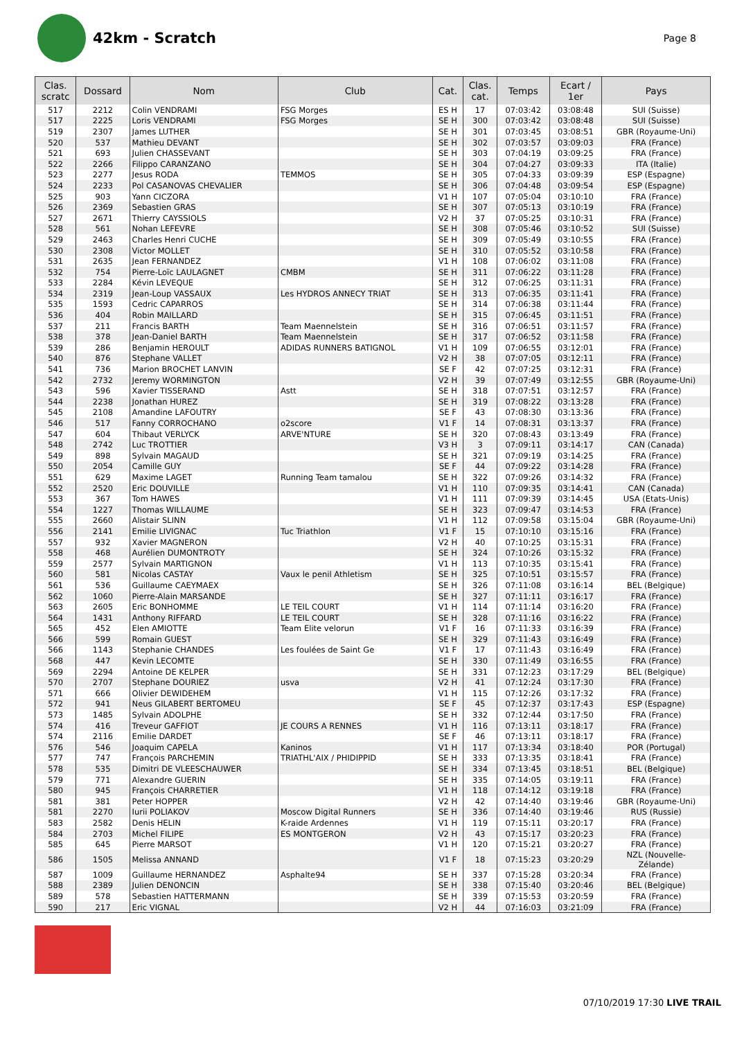42km - Scratch
Page 8
| Clas. scratc | Dossard | Nom | Club | Cat. | Clas. cat. | Temps | Ecart / 1er | Pays |
| --- | --- | --- | --- | --- | --- | --- | --- | --- |
| 517 | 2212 | Colin VENDRAMI | FSG Morges | ES H | 17 | 07:03:42 | 03:08:48 | SUI (Suisse) |
| 517 | 2225 | Loris VENDRAMI | FSG Morges | SE H | 300 | 07:03:42 | 03:08:48 | SUI (Suisse) |
| 519 | 2307 | James LUTHER | | SE H | 301 | 07:03:45 | 03:08:51 | GBR (Royaume-Uni) |
| 520 | 537 | Mathieu DEVANT | | SE H | 302 | 07:03:57 | 03:09:03 | FRA (France) |
| 521 | 693 | Julien CHASSEVANT | | SE H | 303 | 07:04:19 | 03:09:25 | FRA (France) |
| 522 | 2266 | Filippo CARANZANO | | SE H | 304 | 07:04:27 | 03:09:33 | ITA (Italie) |
| 523 | 2277 | Jesus RODA | TEMMOS | SE H | 305 | 07:04:33 | 03:09:39 | ESP (Espagne) |
| 524 | 2233 | Pol CASANOVAS CHEVALIER | | SE H | 306 | 07:04:48 | 03:09:54 | ESP (Espagne) |
| 525 | 903 | Yann CICZORA | | V1 H | 107 | 07:05:04 | 03:10:10 | FRA (France) |
| 526 | 2369 | Sebastien GRAS | | SE H | 307 | 07:05:13 | 03:10:19 | FRA (France) |
| 527 | 2671 | Thierry CAYSSIOLS | | V2 H | 37 | 07:05:25 | 03:10:31 | FRA (France) |
| 528 | 561 | Nohan LEFEVRE | | SE H | 308 | 07:05:46 | 03:10:52 | SUI (Suisse) |
| 529 | 2463 | Charles Henri CUCHE | | SE H | 309 | 07:05:49 | 03:10:55 | FRA (France) |
| 530 | 2308 | Victor MOLLET | | SE H | 310 | 07:05:52 | 03:10:58 | FRA (France) |
| 531 | 2635 | Jean FERNANDEZ | | V1 H | 108 | 07:06:02 | 03:11:08 | FRA (France) |
| 532 | 754 | Pierre-Loïc LAULAGNET | CMBM | SE H | 311 | 07:06:22 | 03:11:28 | FRA (France) |
| 533 | 2284 | Kévin LEVEQUE | | SE H | 312 | 07:06:25 | 03:11:31 | FRA (France) |
| 534 | 2319 | Jean-Loup VASSAUX | Les HYDROS ANNECY TRIAT | SE H | 313 | 07:06:35 | 03:11:41 | FRA (France) |
| 535 | 1593 | Cedric CAPARROS | | SE H | 314 | 07:06:38 | 03:11:44 | FRA (France) |
| 536 | 404 | Robin MAILLARD | | SE H | 315 | 07:06:45 | 03:11:51 | FRA (France) |
| 537 | 211 | Francis BARTH | Team Maennelstein | SE H | 316 | 07:06:51 | 03:11:57 | FRA (France) |
| 538 | 378 | Jean-Daniel BARTH | Team Maennelstein | SE H | 317 | 07:06:52 | 03:11:58 | FRA (France) |
| 539 | 286 | Benjamin HEROULT | ADIDAS RUNNERS BATIGNOL | V1 H | 109 | 07:06:55 | 03:12:01 | FRA (France) |
| 540 | 876 | Stephane VALLET | | V2 H | 38 | 07:07:05 | 03:12:11 | FRA (France) |
| 541 | 736 | Marion BROCHET LANVIN | | SE F | 42 | 07:07:25 | 03:12:31 | FRA (France) |
| 542 | 2732 | Jeremy WORMINGTON | | V2 H | 39 | 07:07:49 | 03:12:55 | GBR (Royaume-Uni) |
| 543 | 596 | Xavier TISSERAND | Astt | SE H | 318 | 07:07:51 | 03:12:57 | FRA (France) |
| 544 | 2238 | Jonathan HUREZ | | SE H | 319 | 07:08:22 | 03:13:28 | FRA (France) |
| 545 | 2108 | Amandine LAFOUTRY | | SE F | 43 | 07:08:30 | 03:13:36 | FRA (France) |
| 546 | 517 | Fanny CORROCHANO | o2score | V1 F | 14 | 07:08:31 | 03:13:37 | FRA (France) |
| 547 | 604 | Thibaut VERLYCK | ARVE'NTURE | SE H | 320 | 07:08:43 | 03:13:49 | FRA (France) |
| 548 | 2742 | Luc TROTTIER | | V3 H | 3 | 07:09:11 | 03:14:17 | CAN (Canada) |
| 549 | 898 | Sylvain MAGAUD | | SE H | 321 | 07:09:19 | 03:14:25 | FRA (France) |
| 550 | 2054 | Camille GUY | | SE F | 44 | 07:09:22 | 03:14:28 | FRA (France) |
| 551 | 629 | Maxime LAGET | Running Team tamalou | SE H | 322 | 07:09:26 | 03:14:32 | FRA (France) |
| 552 | 2520 | Eric DOUVILLE | | V1 H | 110 | 07:09:35 | 03:14:41 | CAN (Canada) |
| 553 | 367 | Tom HAWES | | V1 H | 111 | 07:09:39 | 03:14:45 | USA (Etats-Unis) |
| 554 | 1227 | Thomas WILLAUME | | SE H | 323 | 07:09:47 | 03:14:53 | FRA (France) |
| 555 | 2660 | Alistair SLINN | | V1 H | 112 | 07:09:58 | 03:15:04 | GBR (Royaume-Uni) |
| 556 | 2141 | Emilie LIVIGNAC | Tuc Triathlon | V1 F | 15 | 07:10:10 | 03:15:16 | FRA (France) |
| 557 | 932 | Xavier MAGNERON | | V2 H | 40 | 07:10:25 | 03:15:31 | FRA (France) |
| 558 | 468 | Aurélien DUMONTROTY | | SE H | 324 | 07:10:26 | 03:15:32 | FRA (France) |
| 559 | 2577 | Sylvain MARTIGNON | | V1 H | 113 | 07:10:35 | 03:15:41 | FRA (France) |
| 560 | 581 | Nicolas CASTAY | Vaux le penil Athletism | SE H | 325 | 07:10:51 | 03:15:57 | FRA (France) |
| 561 | 536 | Guillaume CAEYMAEX | | SE H | 326 | 07:11:08 | 03:16:14 | BEL (Belgique) |
| 562 | 1060 | Pierre-Alain MARSANDE | | SE H | 327 | 07:11:11 | 03:16:17 | FRA (France) |
| 563 | 2605 | Eric BONHOMME | LE TEIL COURT | V1 H | 114 | 07:11:14 | 03:16:20 | FRA (France) |
| 564 | 1431 | Anthony RIFFARD | LE TEIL COURT | SE H | 328 | 07:11:16 | 03:16:22 | FRA (France) |
| 565 | 452 | Elen AMIOTTE | Team Elite velorun | V1 F | 16 | 07:11:33 | 03:16:39 | FRA (France) |
| 566 | 599 | Romain GUEST | | SE H | 329 | 07:11:43 | 03:16:49 | FRA (France) |
| 566 | 1143 | Stephanie CHANDES | Les foulées de Saint Ge | V1 F | 17 | 07:11:43 | 03:16:49 | FRA (France) |
| 568 | 447 | Kevin LECOMTE | | SE H | 330 | 07:11:49 | 03:16:55 | FRA (France) |
| 569 | 2294 | Antoine DE KELPER | | SE H | 331 | 07:12:23 | 03:17:29 | BEL (Belgique) |
| 570 | 2707 | Stephane DOURIEZ | usva | V2 H | 41 | 07:12:24 | 03:17:30 | FRA (France) |
| 571 | 666 | Olivier DEWIDEHEM | | V1 H | 115 | 07:12:26 | 03:17:32 | FRA (France) |
| 572 | 941 | Neus GILABERT BERTOMEU | | SE F | 45 | 07:12:37 | 03:17:43 | ESP (Espagne) |
| 573 | 1485 | Sylvain ADOLPHE | | SE H | 332 | 07:12:44 | 03:17:50 | FRA (France) |
| 574 | 416 | Treveur GAFFIOT | JE COURS A RENNES | V1 H | 116 | 07:13:11 | 03:18:17 | FRA (France) |
| 574 | 2116 | Emilie DARDET | | SE F | 46 | 07:13:11 | 03:18:17 | FRA (France) |
| 576 | 546 | Joaquim CAPELA | Kaninos | V1 H | 117 | 07:13:34 | 03:18:40 | POR (Portugal) |
| 577 | 747 | François PARCHEMIN | TRIATHL'AIX / PHIDIPPID | SE H | 333 | 07:13:35 | 03:18:41 | FRA (France) |
| 578 | 535 | Dimitri DE VLEESCHAUWER | | SE H | 334 | 07:13:45 | 03:18:51 | BEL (Belgique) |
| 579 | 771 | Alexandre GUERIN | | SE H | 335 | 07:14:05 | 03:19:11 | FRA (France) |
| 580 | 945 | François CHARRETIER | | V1 H | 118 | 07:14:12 | 03:19:18 | FRA (France) |
| 581 | 381 | Peter HOPPER | | V2 H | 42 | 07:14:40 | 03:19:46 | GBR (Royaume-Uni) |
| 581 | 2270 | Iurii POLIAKOV | Moscow Digital Runners | SE H | 336 | 07:14:40 | 03:19:46 | RUS (Russie) |
| 583 | 2582 | Denis HELIN | K-raide Ardennes | V1 H | 119 | 07:15:11 | 03:20:17 | FRA (France) |
| 584 | 2703 | Michel FILIPE | ES MONTGERON | V2 H | 43 | 07:15:17 | 03:20:23 | FRA (France) |
| 585 | 645 | Pierre MARSOT | | V1 H | 120 | 07:15:21 | 03:20:27 | FRA (France) |
| 586 | 1505 | Melissa ANNAND | | V1 F | 18 | 07:15:23 | 03:20:29 | NZL (Nouvelle- Zélande) |
| 587 | 1009 | Guillaume HERNANDEZ | Asphalte94 | SE H | 337 | 07:15:28 | 03:20:34 | FRA (France) |
| 588 | 2389 | Julien DENONCIN | | SE H | 338 | 07:15:40 | 03:20:46 | BEL (Belgique) |
| 589 | 578 | Sebastien HATTERMANN | | SE H | 339 | 07:15:53 | 03:20:59 | FRA (France) |
| 590 | 217 | Eric VIGNAL | | V2 H | 44 | 07:16:03 | 03:21:09 | FRA (France) |
07/10/2019 17:30 LIVE TRAIL